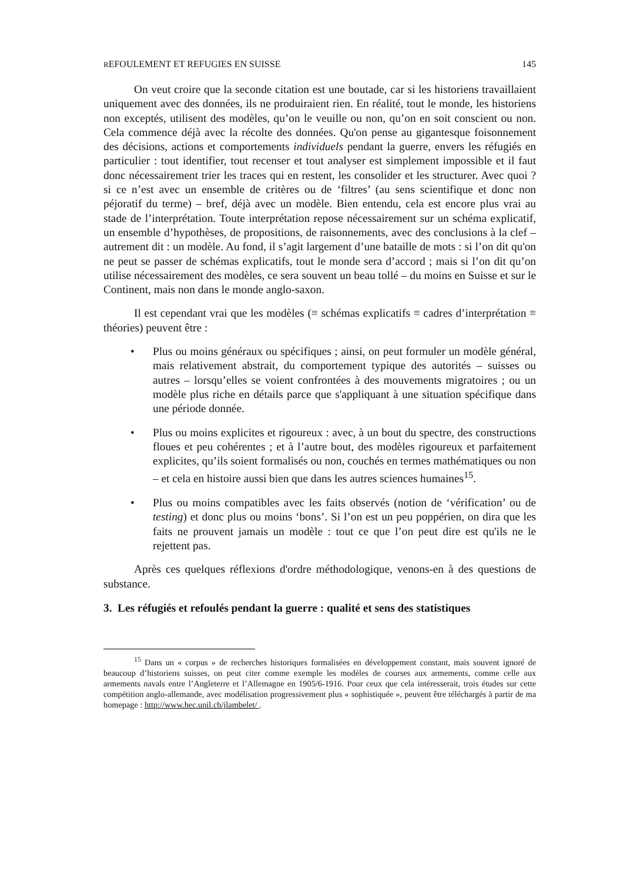REFOULEMENT ET REFUGIES EN SUISSE 145
On veut croire que la seconde citation est une boutade, car si les historiens travaillaient uniquement avec des données, ils ne produiraient rien. En réalité, tout le monde, les historiens non exceptés, utilisent des modèles, qu’on le veuille ou non, qu’on en soit conscient ou non. Cela commence déjà avec la récolte des données. Qu'on pense au gigantesque foisonnement des décisions, actions et comportements individuels pendant la guerre, envers les réfugiés en particulier : tout identifier, tout recenser et tout analyser est simplement impossible et il faut donc nécessairement trier les traces qui en restent, les consolider et les structurer. Avec quoi ? si ce n’est avec un ensemble de critères ou de ‘filtres’ (au sens scientifique et donc non péjoratif du terme) – bref, déjà avec un modèle. Bien entendu, cela est encore plus vrai au stade de l’interprétation. Toute interprétation repose nécessairement sur un schéma explicatif, un ensemble d’hypothèses, de propositions, de raisonnements, avec des conclusions à la clef – autrement dit : un modèle. Au fond, il s’agit largement d’une bataille de mots : si l’on dit qu'on ne peut se passer de schémas explicatifs, tout le monde sera d’accord ; mais si l’on dit qu’on utilise nécessairement des modèles, ce sera souvent un beau tollé – du moins en Suisse et sur le Continent, mais non dans le monde anglo-saxon.
Il est cependant vrai que les modèles (≡ schémas explicatifs ≡ cadres d’interprétation ≡ théories) peuvent être :
• Plus ou moins généraux ou spécifiques ; ainsi, on peut formuler un modèle général, mais relativement abstrait, du comportement typique des autorités – suisses ou autres – lorsqu’elles se voient confrontées à des mouvements migratoires ; ou un modèle plus riche en détails parce que s'appliquant à une situation spécifique dans une période donnée.
• Plus ou moins explicites et rigoureux : avec, à un bout du spectre, des constructions floues et peu cohérentes ; et à l’autre bout, des modèles rigoureux et parfaitement explicites, qu’ils soient formalisés ou non, couchés en termes mathématiques ou non – et cela en histoire aussi bien que dans les autres sciences humaines<sup>15</sup>.
• Plus ou moins compatibles avec les faits observés (notion de ‘vérification’ ou de testing) et donc plus ou moins ‘bons’. Si l’on est un peu poppérien, on dira que les faits ne prouvent jamais un modèle : tout ce que l’on peut dire est qu'ils ne le rejettent pas.
Après ces quelques réflexions d'ordre méthodologique, venons-en à des questions de substance.
3. Les réfugiés et refoulés pendant la guerre : qualité et sens des statistiques
<sup>15</sup> Dans un « corpus » de recherches historiques formalisées en développement constant, mais souvent ignoré de beaucoup d’historiens suisses, on peut citer comme exemple les modèles de courses aux armements, comme celle aux armements navals entre l’Angleterre et l’Allemagne en 1905/6-1916. Pour ceux que cela intéresserait, trois études sur cette compétition anglo-allemande, avec modélisation progressivement plus « sophistiquée », peuvent être téléchargés à partir de ma homepage : http://www.hec.unil.ch/jlambelet/ .